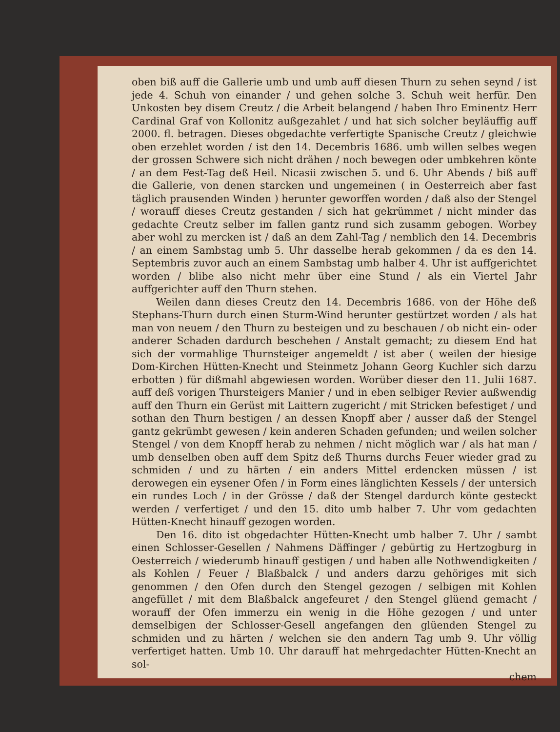oben biß auff die Gallerie umb und umb auff diesen Thurn zu sehen seynd / ist jede 4. Schuh von einander / und gehen solche 3. Schuh weit herfür. Den Unkosten bey disem Creutz / die Arbeit belangend / haben Ihro Eminentz Herr Cardinal Graf von Kollonitz außgezahlet / und hat sich solcher beyläuffig auff 2000. fl. betragen. Dieses obgedachte verfertigte Spanische Creutz / gleichwie oben erzehlet worden / ist den 14. Decembris 1686. umb willen selbes wegen der grossen Schwere sich nicht drähen / noch bewegen oder umbkehren könte / an dem Fest-Tag deß Heil. Nicasii zwischen 5. und 6. Uhr Abends / biß auff die Gallerie, von denen starcken und ungemeinen ( in Oesterreich aber fast täglich prausenden Winden ) herunter geworffen worden / daß also der Stengel / worauff dieses Creutz gestanden / sich hat gekrümmet / nicht minder das gedachte Creutz selber im fallen gantz rund sich zusamm gebogen. Worbey aber wohl zu mercken ist / daß an dem Zahl-Tag / nemblich den 14. Decembris / an einem Sambstag umb 5. Uhr dasselbe herab gekommen / da es den 14. Septembris zuvor auch an einem Sambstag umb halber 4. Uhr ist auffgerichtet worden / blibe also nicht mehr über eine Stund / als ein Viertel Jahr auffgerichter auff den Thurn stehen.
Weilen dann dieses Creutz den 14. Decembris 1686. von der Höhe deß Stephans-Thurn durch einen Sturm-Wind herunter gestürtzet worden / als hat man von neuem / den Thurn zu besteigen und zu beschauen / ob nicht ein- oder anderer Schaden dardurch beschehen / Anstalt gemacht; zu diesem End hat sich der vormahlige Thurnsteiger angemeldt / ist aber ( weilen der hiesige Dom-Kirchen Hütten-Knecht und Steinmetz Johann Georg Kuchler sich darzu erbotten ) für dißmahl abgewiesen worden. Worüber dieser den 11. Julii 1687. auff deß vorigen Thursteigers Manier / und in eben selbiger Revier außwendig auff den Thurn ein Gerüst mit Laittern zugericht / mit Stricken befestiget / und sothan den Thurn bestigen / an dessen Knopff aber / ausser daß der Stengel gantz gekrümbt gewesen / kein anderen Schaden gefunden; und weilen solcher Stengel / von dem Knopff herab zu nehmen / nicht möglich war / als hat man / umb denselben oben auff dem Spitz deß Thurns durchs Feuer wieder grad zu schmiden / und zu härten / ein anders Mittel erdencken müssen / ist derowegen ein eysener Ofen / in Form eines länglichten Kessels / der untersich ein rundes Loch / in der Grösse / daß der Stengel dardurch könte gesteckt werden / verfertiget / und den 15. dito umb halber 7. Uhr vom gedachten Hütten-Knecht hinauff gezogen worden.
Den 16. dito ist obgedachter Hütten-Knecht umb halber 7. Uhr / sambt einen Schlosser-Gesellen / Nahmens Däffinger / gebürtig zu Hertzogburg in Oesterreich / wiederumb hinauff gestigen / und haben alle Nothwendigkeiten / als Kohlen / Feuer / Blaßbalck / und anders darzu gehöriges mit sich genommen / den Ofen durch den Stengel gezogen / selbigen mit Kohlen angefüllet / mit dem Blaßbalck angefeuret / den Stengel glüend gemacht / worauff der Ofen immerzu ein wenig in die Höhe gezogen / und unter demselbigen der Schlosser-Gesell angefangen den glüenden Stengel zu schmiden und zu härten / welchen sie den andern Tag umb 9. Uhr völlig verfertiget hatten. Umb 10. Uhr darauff hat mehrgedachter Hütten-Knecht an sol-
chem